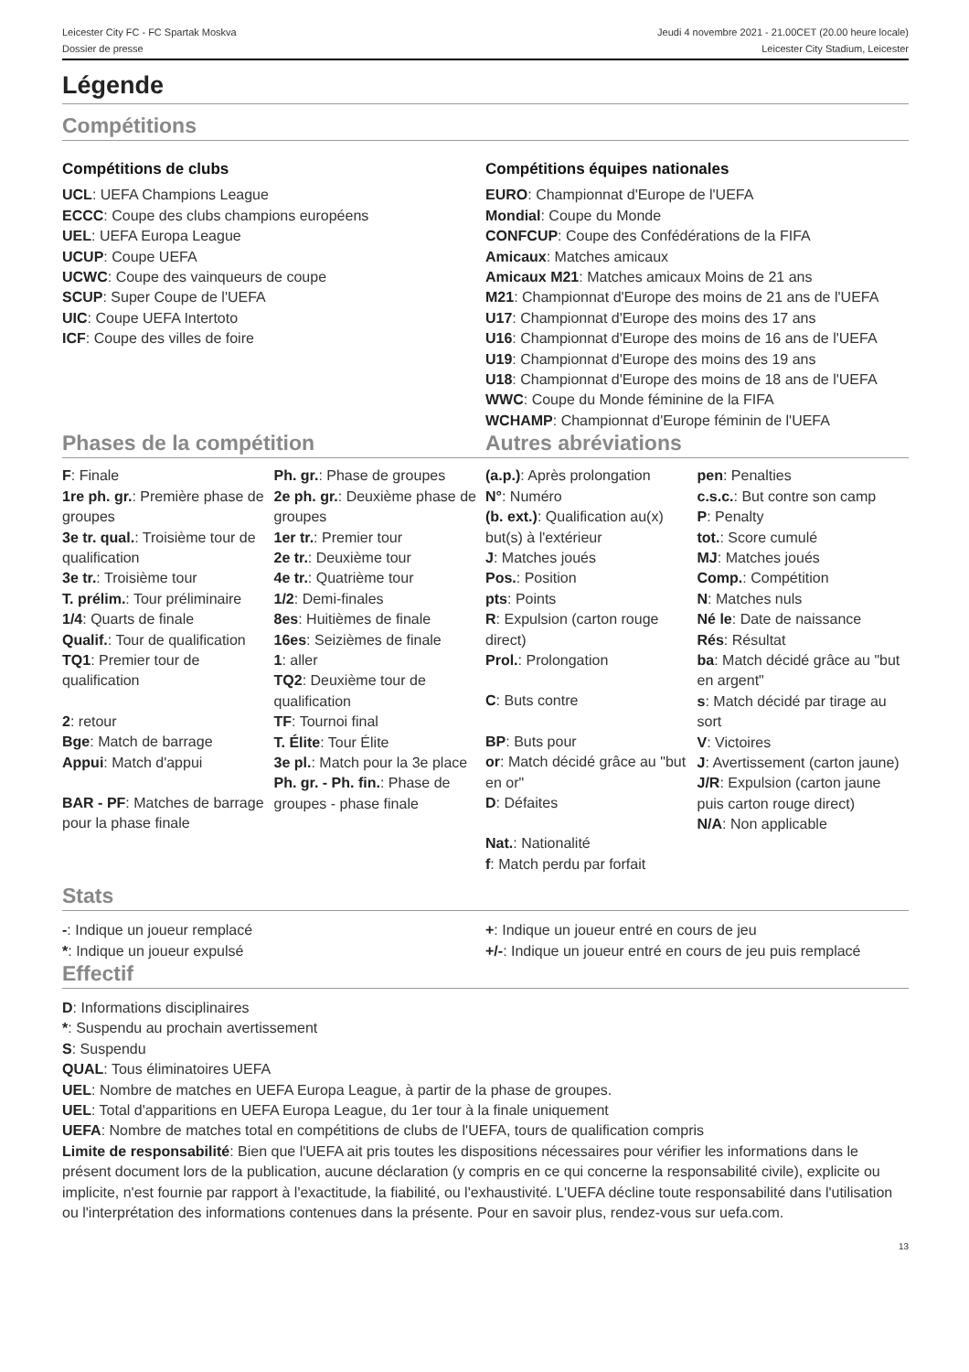Leicester City FC - FC Spartak Moskva
Dossier de presse
Jeudi 4 novembre 2021 - 21.00CET (20.00 heure locale)
Leicester City Stadium, Leicester
Légende
Compétitions
Compétitions de clubs
UCL: UEFA Champions League
ECCC: Coupe des clubs champions européens
UEL: UEFA Europa League
UCUP: Coupe UEFA
UCWC: Coupe des vainqueurs de coupe
SCUP: Super Coupe de l'UEFA
UIC: Coupe UEFA Intertoto
ICF: Coupe des villes de foire
Compétitions équipes nationales
EURO: Championnat d'Europe de l'UEFA
Mondial: Coupe du Monde
CONFCUP: Coupe des Confédérations de la FIFA
Amicaux: Matches amicaux
Amicaux M21: Matches amicaux Moins de 21 ans
M21: Championnat d'Europe des moins de 21 ans de l'UEFA
U17: Championnat d'Europe des moins des 17 ans
U16: Championnat d'Europe des moins de 16 ans de l'UEFA
U19: Championnat d'Europe des moins des 19 ans
U18: Championnat d'Europe des moins de 18 ans de l'UEFA
WWC: Coupe du Monde féminine de la FIFA
WCHAMP: Championnat d'Europe féminin de l'UEFA
Phases de la compétition
F: Finale
1re ph. gr.: Première phase de groupes
3e tr. qual.: Troisième tour de qualification
3e tr.: Troisième tour
T. prélim.: Tour préliminaire
1/4: Quarts de finale
Qualif.: Tour de qualification
TQ1: Premier tour de qualification
2: retour
Bge: Match de barrage
Appui: Match d'appui
BAR - PF: Matches de barrage pour la phase finale
Ph. gr.: Phase de groupes
2e ph. gr.: Deuxième phase de groupes
1er tr.: Premier tour
2e tr.: Deuxième tour
4e tr.: Quatrième tour
1/2: Demi-finales
8es: Huitièmes de finale
16es: Seizièmes de finale
1: aller
TQ2: Deuxième tour de qualification
TF: Tournoi final
T. Élite: Tour Élite
3e pl.: Match pour la 3e place
Ph. gr. - Ph. fin.: Phase de groupes - phase finale
Autres abréviations
(a.p.): Après prolongation
N°: Numéro
(b. ext.): Qualification au(x) but(s) à l'extérieur
J: Matches joués
Pos.: Position
pts: Points
R: Expulsion (carton rouge direct)
Prol.: Prolongation
C: Buts contre
BP: Buts pour
or: Match décidé grâce au "but en or"
D: Défaites
Nat.: Nationalité
f: Match perdu par forfait
pen: Penalties
c.s.c.: But contre son camp
P: Penalty
tot.: Score cumulé
MJ: Matches joués
Comp.: Compétition
N: Matches nuls
Né le: Date de naissance
Rés: Résultat
ba: Match décidé grâce au "but en argent"
s: Match décidé par tirage au sort
V: Victoires
J: Avertissement (carton jaune)
J/R: Expulsion (carton jaune puis carton rouge direct)
N/A: Non applicable
Stats
-: Indique un joueur remplacé
*: Indique un joueur expulsé
+: Indique un joueur entré en cours de jeu
+/-: Indique un joueur entré en cours de jeu puis remplacé
Effectif
D: Informations disciplinaires
*: Suspendu au prochain avertissement
S: Suspendu
QUAL: Tous éliminatoires UEFA
UEL: Nombre de matches en UEFA Europa League, à partir de la phase de groupes.
UEL: Total d'apparitions en UEFA Europa League, du 1er tour à la finale uniquement
UEFA: Nombre de matches total en compétitions de clubs de l'UEFA, tours de qualification compris
Limite de responsabilité: Bien que l'UEFA ait pris toutes les dispositions nécessaires pour vérifier les informations dans le présent document lors de la publication, aucune déclaration (y compris en ce qui concerne la responsabilité civile), explicite ou implicite, n'est fournie par rapport à l'exactitude, la fiabilité, ou l'exhaustivité. L'UEFA décline toute responsabilité dans l'utilisation ou l'interprétation des informations contenues dans la présente. Pour en savoir plus, rendez-vous sur uefa.com.
13